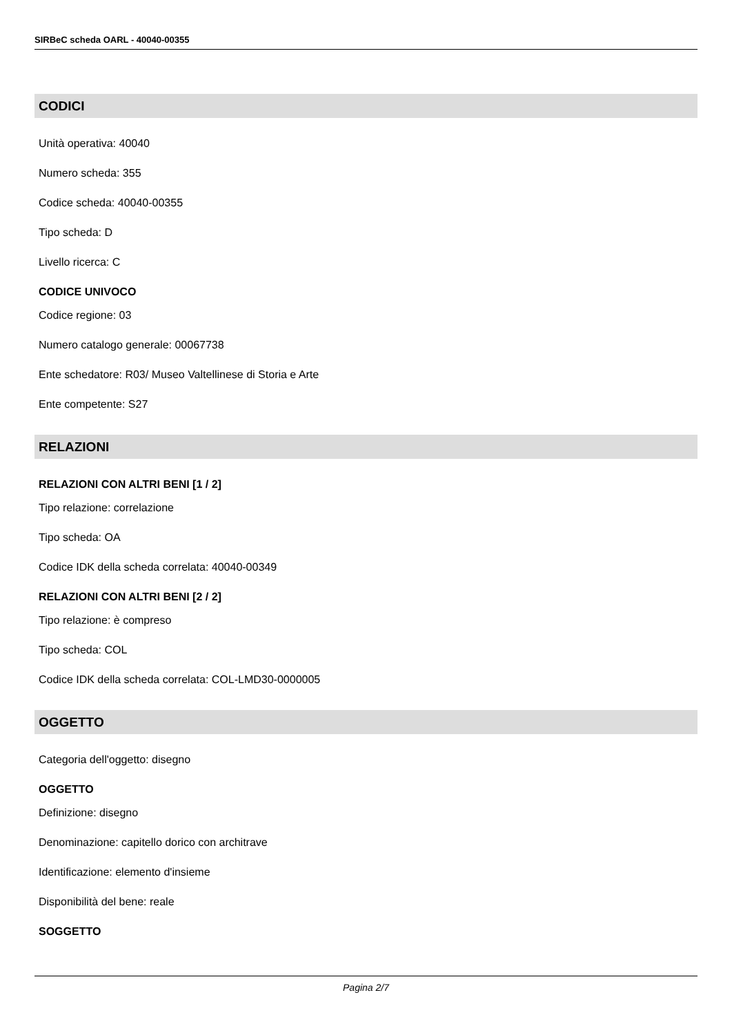SIRBeC scheda OARL - 40040-00355
CODICI
Unità operativa: 40040
Numero scheda: 355
Codice scheda: 40040-00355
Tipo scheda: D
Livello ricerca: C
CODICE UNIVOCO
Codice regione: 03
Numero catalogo generale: 00067738
Ente schedatore: R03/ Museo Valtellinese di Storia e Arte
Ente competente: S27
RELAZIONI
RELAZIONI CON ALTRI BENI [1 / 2]
Tipo relazione: correlazione
Tipo scheda: OA
Codice IDK della scheda correlata: 40040-00349
RELAZIONI CON ALTRI BENI [2 / 2]
Tipo relazione: è compreso
Tipo scheda: COL
Codice IDK della scheda correlata: COL-LMD30-0000005
OGGETTO
Categoria dell'oggetto: disegno
OGGETTO
Definizione: disegno
Denominazione: capitello dorico con architrave
Identificazione: elemento d'insieme
Disponibilità del bene: reale
SOGGETTO
Pagina 2/7